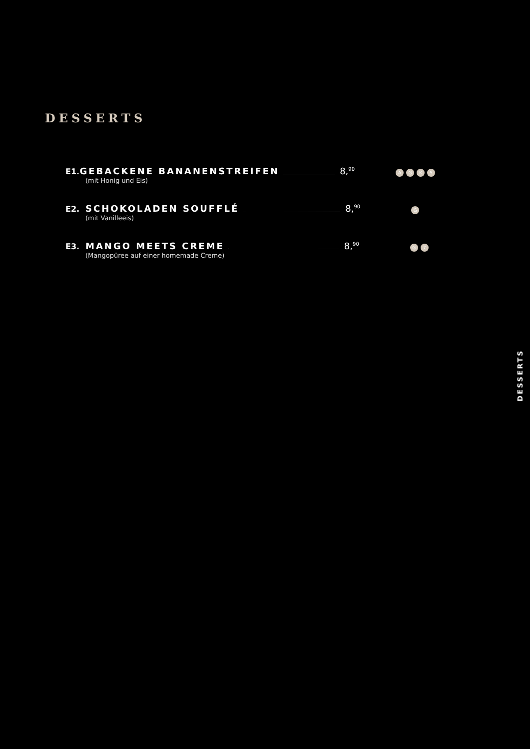DESSERTS
E1. GEBACKENE BANANENSTREIFEN 8,<sup>90</sup> AGK 5
(mit Honig und Eis)
E2. SCHOKOLADEN SOUFFLÉ 8,<sup>90</sup> G
(mit Vanilleeis)
E3. MANGO MEETS CREME 8,<sup>90</sup> G 7
(Mangopüree auf einer homemade Creme)
DESSERTS